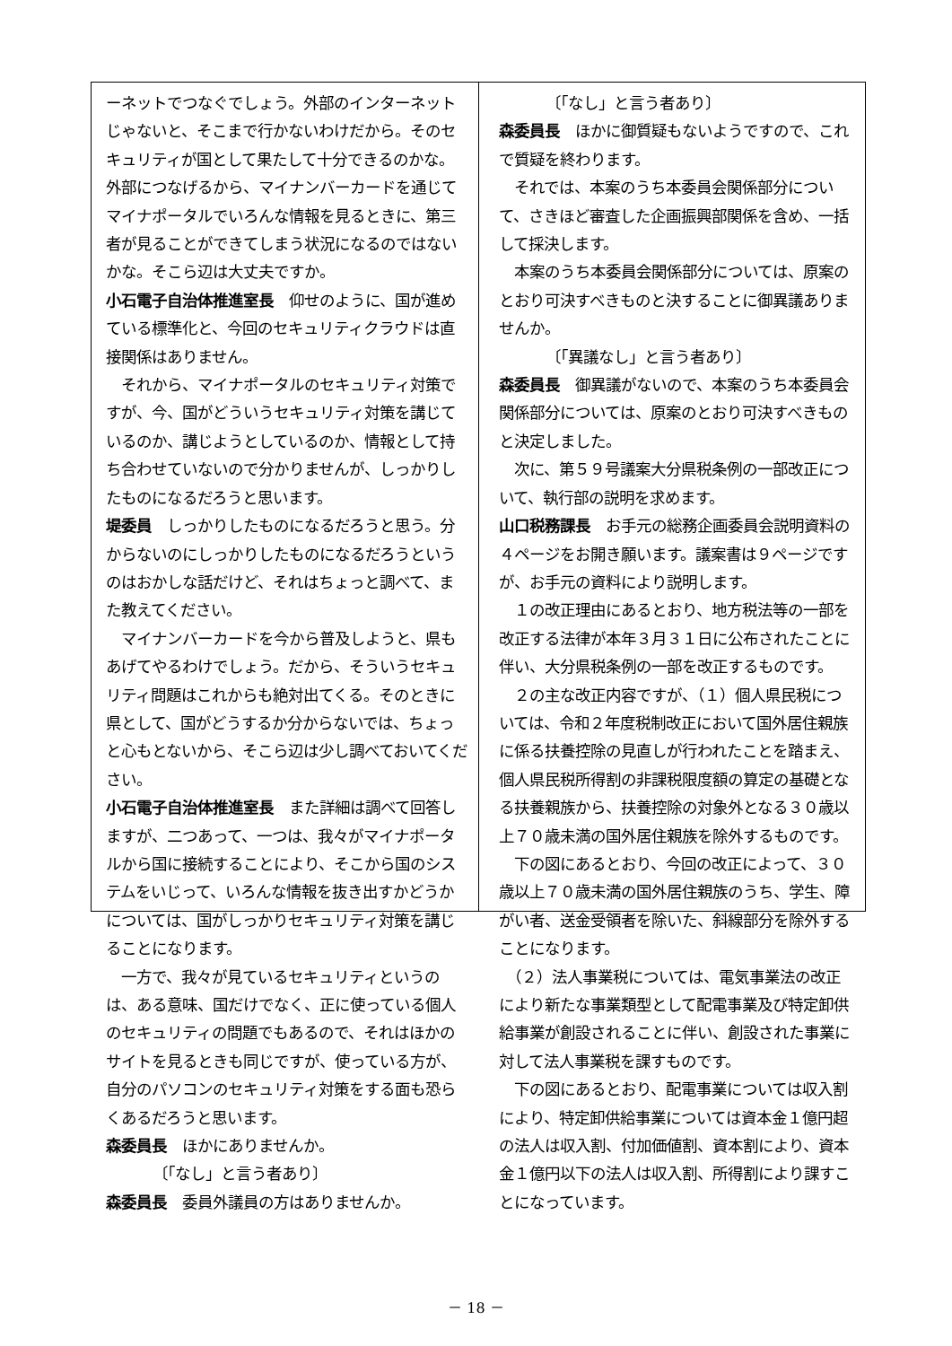ーネットでつなぐでしょう。外部のインターネットじゃないと、そこまで行かないわけだから。そのセキュリティが国として果たして十分できるのかな。外部につなげるから、マイナンバーカードを通じてマイナポータルでいろんな情報を見るときに、第三者が見ることができてしまう状況になるのではないかな。そこら辺は大丈夫ですか。
小石電子自治体推進室長　仰せのように、国が進めている標準化と、今回のセキュリティクラウドは直接関係はありません。
　それから、マイナポータルのセキュリティ対策ですが、今、国がどういうセキュリティ対策を講じているのか、講じようとしているのか、情報として持ち合わせていないので分かりませんが、しっかりしたものになるだろうと思います。
堤委員　しっかりしたものになるだろうと思う。分からないのにしっかりしたものになるだろうというのはおかしな話だけど、それはちょっと調べて、また教えてください。
　マイナンバーカードを今から普及しようと、県もあげてやるわけでしょう。だから、そういうセキュリティ問題はこれからも絶対出てくる。そのときに県として、国がどうするか分からないでは、ちょっと心もとないから、そこら辺は少し調べておいてください。
小石電子自治体推進室長　また詳細は調べて回答しますが、二つあって、一つは、我々がマイナポータルから国に接続することにより、そこから国のシステムをいじって、いろんな情報を抜き出すかどうかについては、国がしっかりセキュリティ対策を講じることになります。
　一方で、我々が見ているセキュリティというのは、ある意味、国だけでなく、正に使っている個人のセキュリティの問題でもあるので、それはほかのサイトを見るときも同じですが、使っている方が、自分のパソコンのセキュリティ対策をする面も恐らくあるだろうと思います。
森委員長　ほかにありませんか。
〔「なし」と言う者あり〕
森委員長　委員外議員の方はありませんか。
〔「なし」と言う者あり〕
森委員長　ほかに御質疑もないようですので、これで質疑を終わります。
　それでは、本案のうち本委員会関係部分について、さきほど審査した企画振興部関係を含め、一括して採決します。
　本案のうち本委員会関係部分については、原案のとおり可決すべきものと決することに御異議ありませんか。
〔「異議なし」と言う者あり〕
森委員長　御異議がないので、本案のうち本委員会関係部分については、原案のとおり可決すべきものと決定しました。
　次に、第５９号議案大分県税条例の一部改正について、執行部の説明を求めます。
山口税務課長　お手元の総務企画委員会説明資料の４ページをお開き願います。議案書は９ページですが、お手元の資料により説明します。
　１の改正理由にあるとおり、地方税法等の一部を改正する法律が本年３月３１日に公布されたことに伴い、大分県税条例の一部を改正するものです。
　２の主な改正内容ですが、（１）個人県民税については、令和２年度税制改正において国外居住親族に係る扶養控除の見直しが行われたことを踏まえ、個人県民税所得割の非課税限度額の算定の基礎となる扶養親族から、扶養控除の対象外となる３０歳以上７０歳未満の国外居住親族を除外するものです。
　下の図にあるとおり、今回の改正によって、３０歳以上７０歳未満の国外居住親族のうち、学生、障がい者、送金受領者を除いた、斜線部分を除外することになります。
　（２）法人事業税については、電気事業法の改正により新たな事業類型として配電事業及び特定卸供給事業が創設されることに伴い、創設された事業に対して法人事業税を課すものです。
　下の図にあるとおり、配電事業については収入割により、特定卸供給事業については資本金１億円超の法人は収入割、付加価値割、資本割により、資本金１億円以下の法人は収入割、所得割により課すことになっています。
－ 18 －